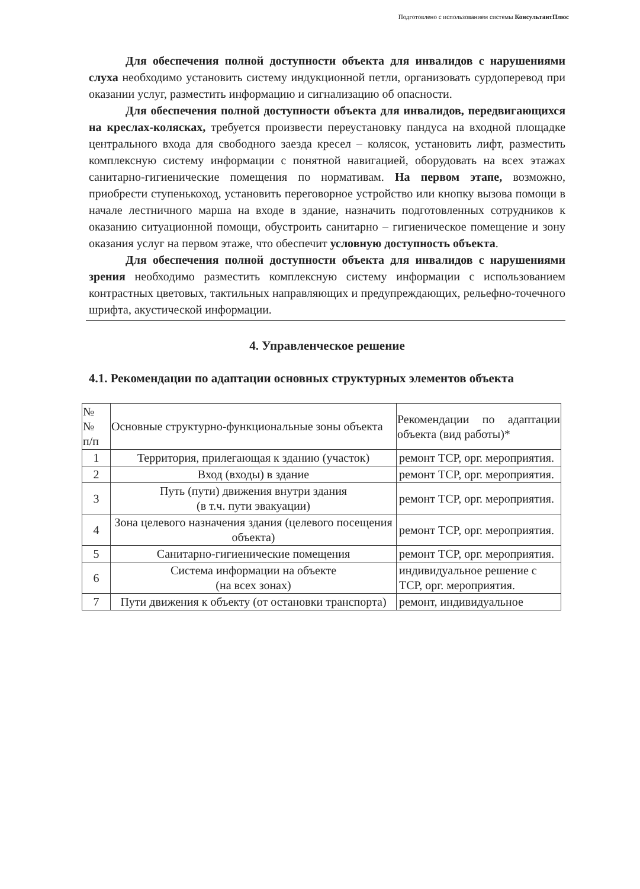Подготовлено с использованием системы КонсультантПлюс
Для обеспечения полной доступности объекта для инвалидов с нарушениями слуха необходимо установить систему индукционной петли, организовать сурдоперевод при оказании услуг, разместить информацию и сигнализацию об опасности.
Для обеспечения полной доступности объекта для инвалидов, передвигающихся на креслах-колясках, требуется произвести переустановку пандуса на входной площадке центрального входа для свободного заезда кресел – колясок, установить лифт, разместить комплексную систему информации с понятной навигацией, оборудовать на всех этажах санитарно-гигиенические помещения по нормативам. На первом этапе, возможно, приобрести ступенькоход, установить переговорное устройство или кнопку вызова помощи в начале лестничного марша на входе в здание, назначить подготовленных сотрудников к оказанию ситуационной помощи, обустроить санитарно – гигиеническое помещение и зону оказания услуг на первом этаже, что обеспечит условную доступность объекта.
Для обеспечения полной доступности объекта для инвалидов с нарушениями зрения необходимо разместить комплексную систему информации с использованием контрастных цветовых, тактильных направляющих и предупреждающих, рельефно-точечного шрифта, акустической информации.
4. Управленческое решение
4.1. Рекомендации по адаптации основных структурных элементов объекта
| № № п/п | Основные структурно-функциональные зоны объекта | Рекомендации по адаптации объекта (вид работы)* |
| --- | --- | --- |
| 1 | Территория, прилегающая к зданию (участок) | ремонт ТСР, орг. мероприятия. |
| 2 | Вход (входы) в здание | ремонт ТСР, орг. мероприятия. |
| 3 | Путь (пути) движения внутри здания (в т.ч. пути эвакуации) | ремонт ТСР, орг. мероприятия. |
| 4 | Зона целевого назначения здания (целевого посещения объекта) | ремонт ТСР, орг. мероприятия. |
| 5 | Санитарно-гигиенические помещения | ремонт ТСР, орг. мероприятия. |
| 6 | Система информации на объекте (на всех зонах) | индивидуальное решение с ТСР, орг. мероприятия. |
| 7 | Пути движения к объекту (от остановки транспорта) | ремонт, индивидуальное |